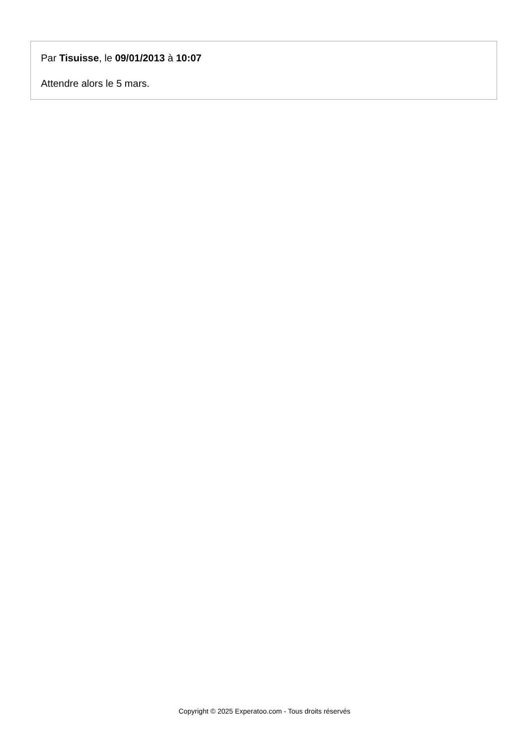Par Tisuisse, le 09/01/2013 à 10:07
Attendre alors le 5 mars.
Copyright © 2025 Experatoo.com - Tous droits réservés